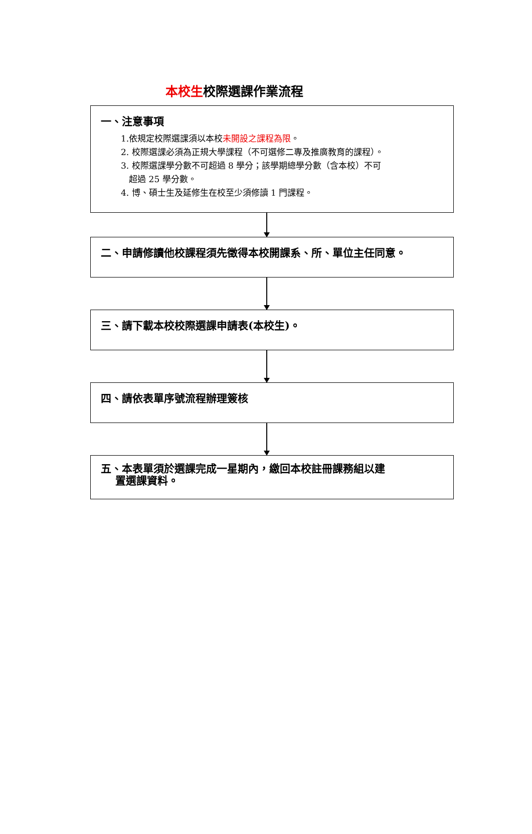本校生校際選課作業流程
一、注意事項
1.依規定校際選課須以本校未開設之課程為限。
2. 校際選課必須為正規大學課程（不可選修二專及推廣教育的課程）。
3. 校際選課學分數不可超過 8 學分；該學期總學分數（含本校）不可
超過 25 學分數。
4. 博、碩士生及延修生在校至少須修讀 1 門課程。
二、申請修讀他校課程須先徵得本校開課系、所、單位主任同意。
三、請下載本校校際選課申請表(本校生)。
四、請依表單序號流程辦理簽核
五、本表單須於選課完成一星期內，繳回本校註冊課務組以建
置選課資料。